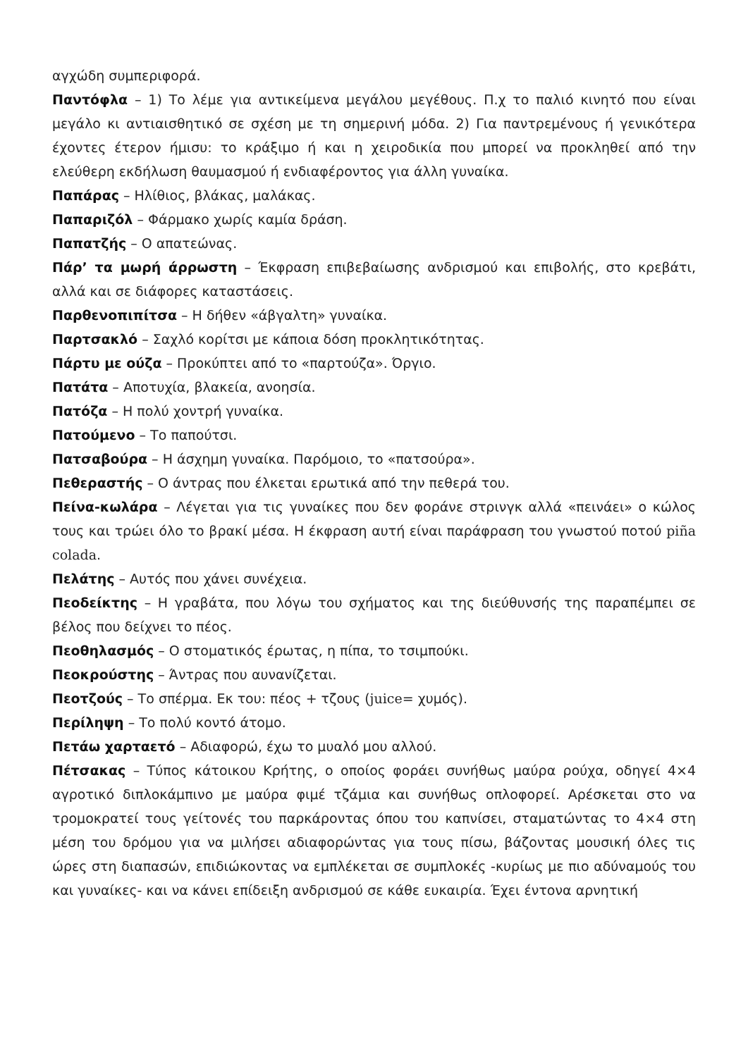αγχώδη συμπεριφορά.
Παντόφλα – 1) Το λέμε για αντικείμενα μεγάλου μεγέθους. Π.χ το παλιό κινητό που είναι μεγάλο κι αντιαισθητικό σε σχέση με τη σημερινή μόδα. 2) Για παντρεμένους ή γενικότερα έχοντες έτερον ήμισυ: το κράξιμο ή και η χειροδικία που μπορεί να προκληθεί από την ελεύθερη εκδήλωση θαυμασμού ή ενδιαφέροντος για άλλη γυναίκα.
Παπάρας – Ηλίθιος, βλάκας, μαλάκας.
Παπαριζόλ – Φάρμακο χωρίς καμία δράση.
Παπατζής – Ο απατεώνας.
Πάρ’ τα μωρή άρρωστη – Έκφραση επιβεβαίωσης ανδρισμού και επιβολής, στο κρεβάτι, αλλά και σε διάφορες καταστάσεις.
Παρθενοπιπίτσα – Η δήθεν «άβγαλτη» γυναίκα.
Παρτσακλό – Σαχλό κορίτσι με κάποια δόση προκλητικότητας.
Πάρτυ με ούζα – Προκύπτει από το «παρτούζα». Όργιο.
Πατάτα – Αποτυχία, βλακεία, ανοησία.
Πατόζα – Η πολύ χοντρή γυναίκα.
Πατούμενο – Το παπούτσι.
Πατσαβούρα – Η άσχημη γυναίκα. Παρόμοιο, το «πατσούρα».
Πεθεραστής – Ο άντρας που έλκεται ερωτικά από την πεθερά του.
Πείνα-κωλάρα – Λέγεται για τις γυναίκες που δεν φοράνε στρινγκ αλλά «πεινάει» ο κώλος τους και τρώει όλο το βρακί μέσα. Η έκφραση αυτή είναι παράφραση του γνωστού ποτού piña colada.
Πελάτης – Αυτός που χάνει συνέχεια.
Πεοδείκτης – Η γραβάτα, που λόγω του σχήματος και της διεύθυνσής της παραπέμπει σε βέλος που δείχνει το πέος.
Πεοθηλασμός – Ο στοματικός έρωτας, η πίπα, το τσιμπούκι.
Πεοκρούστης – Άντρας που αυνανίζεται.
Πεοτζούς – Το σπέρμα. Εκ του: πέος + τζους (juice= χυμός).
Περίληψη – Το πολύ κοντό άτομο.
Πετάω χαρταετό – Αδιαφορώ, έχω το μυαλό μου αλλού.
Πέτσακας – Τύπος κάτοικου Κρήτης, ο οποίος φοράει συνήθως μαύρα ρούχα, οδηγεί 4×4 αγροτικό διπλοκάμπινο με μαύρα φιμέ τζάμια και συνήθως οπλοφορεί. Αρέσκεται στο να τρομοκρατεί τους γείτονές του παρκάροντας όπου του καπνίσει, σταματώντας το 4×4 στη μέση του δρόμου για να μιλήσει αδιαφορώντας για τους πίσω, βάζοντας μουσική όλες τις ώρες στη διαπασών, επιδιώκοντας να εμπλέκεται σε συμπλοκές -κυρίως με πιο αδύναμούς του και γυναίκες- και να κάνει επίδειξη ανδρισμού σε κάθε ευκαιρία. Έχει έντονα αρνητική